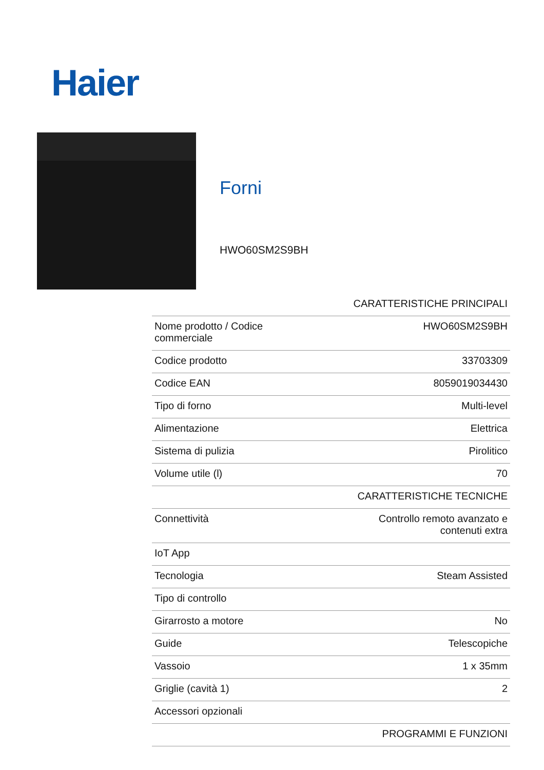Haier
Forni
HWO60SM2S9BH
| CARATTERISTICHE PRINCIPALI | |
| --- | --- |
| Nome prodotto / Codice commerciale | HWO60SM2S9BH |
| Codice prodotto | 33703309 |
| Codice EAN | 8059019034430 |
| Tipo di forno | Multi-level |
| Alimentazione | Elettrica |
| Sistema di pulizia | Pirolitico |
| Volume utile (l) | 70 |
| CARATTERISTICHE TECNICHE | |
| Connettività | Controllo remoto avanzato e contenuti extra |
| IoT App | |
| Tecnologia | Steam Assisted |
| Tipo di controllo | |
| Girarrosto a motore | No |
| Guide | Telescopiche |
| Vassoio | 1 x 35mm |
| Griglie (cavità 1) | 2 |
| Accessori opzionali | |
| PROGRAMMI E FUNZIONI | |